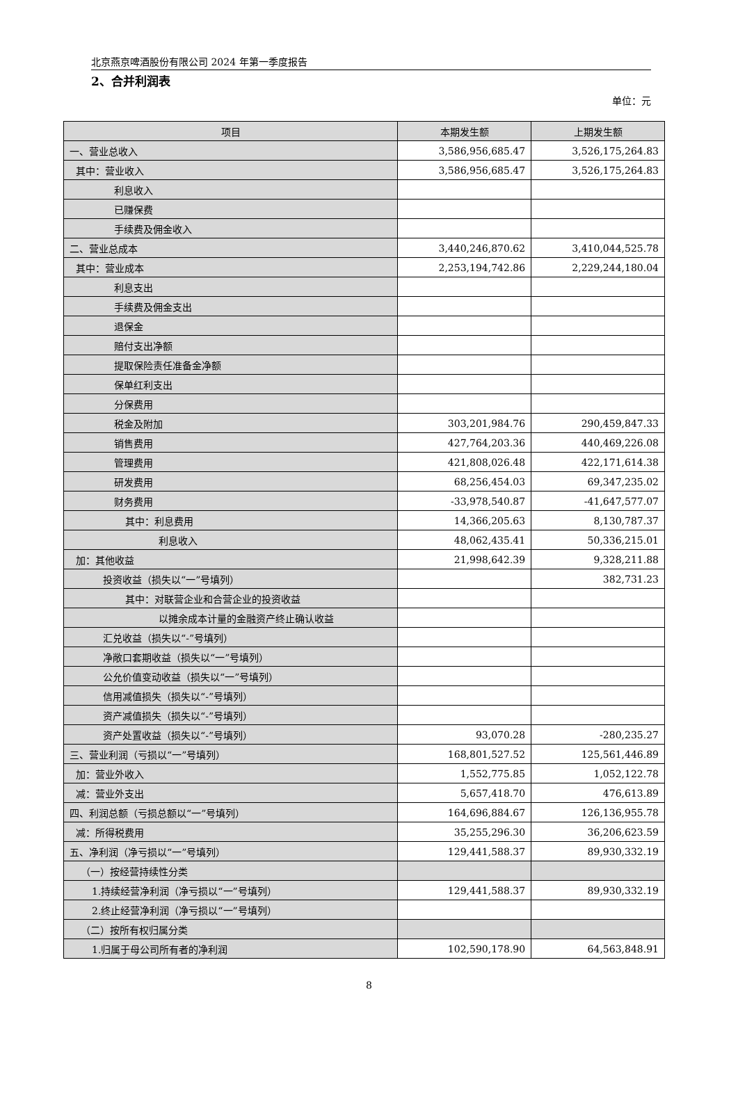北京燕京啤酒股份有限公司 2024 年第一季度报告
2、合并利润表
单位：元
| 项目 | 本期发生额 | 上期发生额 |
| --- | --- | --- |
| 一、营业总收入 | 3,586,956,685.47 | 3,526,175,264.83 |
| 其中：营业收入 | 3,586,956,685.47 | 3,526,175,264.83 |
| 利息收入 | | |
| 已赚保费 | | |
| 手续费及佣金收入 | | |
| 二、营业总成本 | 3,440,246,870.62 | 3,410,044,525.78 |
| 其中：营业成本 | 2,253,194,742.86 | 2,229,244,180.04 |
| 利息支出 | | |
| 手续费及佣金支出 | | |
| 退保金 | | |
| 赔付支出净额 | | |
| 提取保险责任准备金净额 | | |
| 保单红利支出 | | |
| 分保费用 | | |
| 税金及附加 | 303,201,984.76 | 290,459,847.33 |
| 销售费用 | 427,764,203.36 | 440,469,226.08 |
| 管理费用 | 421,808,026.48 | 422,171,614.38 |
| 研发费用 | 68,256,454.03 | 69,347,235.02 |
| 财务费用 | -33,978,540.87 | -41,647,577.07 |
| 其中：利息费用 | 14,366,205.63 | 8,130,787.37 |
| 利息收入 | 48,062,435.41 | 50,336,215.01 |
| 加：其他收益 | 21,998,642.39 | 9,328,211.88 |
| 投资收益（损失以“一”号填列） | | 382,731.23 |
| 其中：对联营企业和合营企业的投资收益 | | |
| 以摊余成本计量的金融资产终止确认收益 | | |
| 汇兑收益（损失以“-”号填列） | | |
| 净敞口套期收益（损失以“一”号填列） | | |
| 公允价值变动收益（损失以“一”号填列） | | |
| 信用减值损失（损失以“-”号填列） | | |
| 资产减值损失（损失以“-”号填列） | | |
| 资产处置收益（损失以“-”号填列） | 93,070.28 | -280,235.27 |
| 三、营业利润（亏损以“一”号填列） | 168,801,527.52 | 125,561,446.89 |
| 加：营业外收入 | 1,552,775.85 | 1,052,122.78 |
| 减：营业外支出 | 5,657,418.70 | 476,613.89 |
| 四、利润总额（亏损总额以“一”号填列） | 164,696,884.67 | 126,136,955.78 |
| 减：所得税费用 | 35,255,296.30 | 36,206,623.59 |
| 五、净利润（净亏损以“一”号填列） | 129,441,588.37 | 89,930,332.19 |
| （一）按经营持续性分类 | | |
| 1.持续经营净利润（净亏损以“一”号填列） | 129,441,588.37 | 89,930,332.19 |
| 2.终止经营净利润（净亏损以“一”号填列） | | |
| （二）按所有权归属分类 | | |
| 1.归属于母公司所有者的净利润 | 102,590,178.90 | 64,563,848.91 |
8